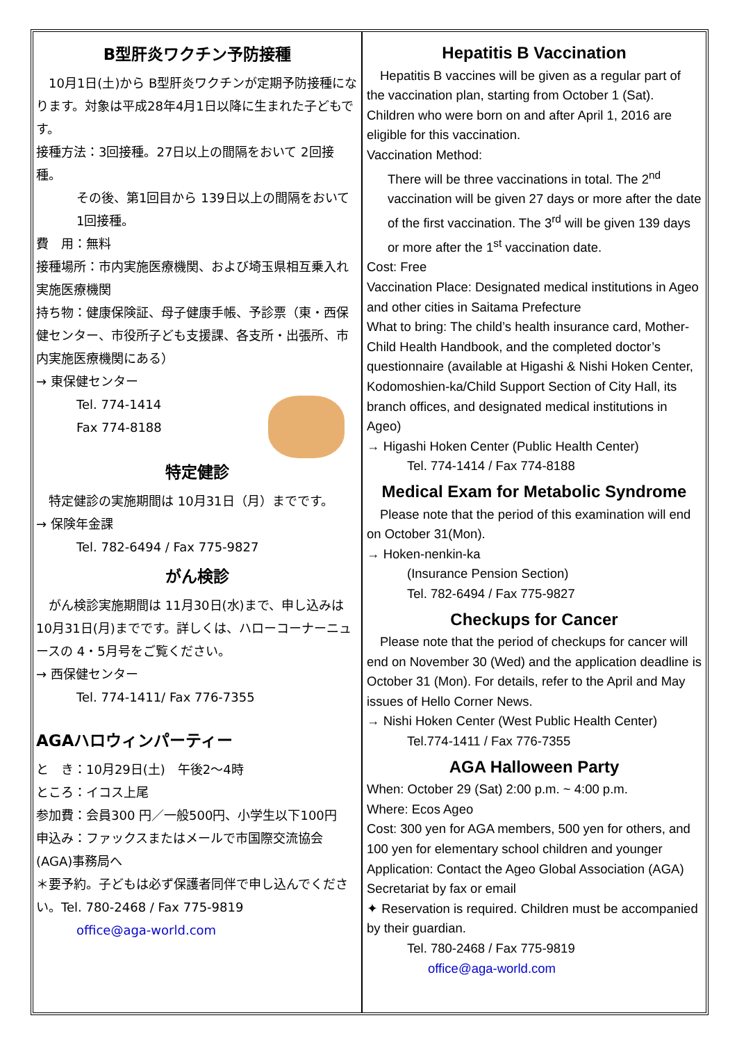B型肝炎ワクチン予防接種
　10月1日(土)から B型肝炎ワクチンが定期予防接種になります。対象は平成28年4月1日以降に生まれた子どもです。
接種方法：3回接種。27日以上の間隔をおいて 2回接種。
その後、第1回目から 139日以上の間隔をおいて 1回接種。
費　用：無料
接種場所：市内実施医療機関、および埼玉県相互乗入れ実施医療機関
持ち物：健康保険証、母子健康手帳、予診票（東・西保健センター、市役所子ども支援課、各支所・出張所、市内実施医療機関にある）
→ 東保健センター
Tel. 774-1414
Fax 774-8188
特定健診
　特定健診の実施期間は 10月31日（月）までです。
→ 保険年金課
Tel. 782-6494 / Fax 775-9827
がん検診
　がん検診実施期間は 11月30日(水)まで、申し込みは10月31日(月)までです。詳しくは、ハローコーナーニュースの 4・5月号をご覧ください。
→ 西保健センター
Tel. 774-1411/ Fax 776-7355
AGAハロウィンパーティー
と　き：10月29日(土)　午後2～4時
ところ：イコス上尾
参加費：会員300 円／一般500円、小学生以下100円
申込み：ファックスまたはメールで市国際交流協会(AGA)事務局へ
＊要予約。子どもは必ず保護者同伴で申し込んでください。Tel. 780-2468 / Fax 775-9819
office@aga-world.com
Hepatitis B Vaccination
　Hepatitis B vaccines will be given as a regular part of the vaccination plan, starting from October 1 (Sat). Children who were born on and after April 1, 2016 are eligible for this vaccination.
Vaccination Method:
There will be three vaccinations in total. The 2<sup>nd</sup> vaccination will be given 27 days or more after the date of the first vaccination. The 3<sup>rd</sup> will be given 139 days or more after the 1<sup>st</sup> vaccination date.
Cost: Free
Vaccination Place: Designated medical institutions in Ageo and other cities in Saitama Prefecture
What to bring: The child’s health insurance card, Mother-Child Health Handbook, and the completed doctor’s questionnaire (available at Higashi & Nishi Hoken Center, Kodomoshien-ka/Child Support Section of City Hall, its branch offices, and designated medical institutions in Ageo)
→ Higashi Hoken Center (Public Health Center)
Tel. 774-1414 / Fax 774-8188
Medical Exam for Metabolic Syndrome
　Please note that the period of this examination will end on October 31(Mon).
→ Hoken-nenkin-ka
(Insurance Pension Section)
Tel. 782-6494 / Fax 775-9827
Checkups for Cancer
　Please note that the period of checkups for cancer will end on November 30 (Wed) and the application deadline is October 31 (Mon). For details, refer to the April and May issues of Hello Corner News.
→ Nishi Hoken Center (West Public Health Center)
Tel.774-1411 / Fax 776-7355
AGA Halloween Party
When: October 29 (Sat) 2:00 p.m. ~ 4:00 p.m.
Where: Ecos Ageo
Cost: 300 yen for AGA members, 500 yen for others, and 100 yen for elementary school children and younger
Application: Contact the Ageo Global Association (AGA) Secretariat by fax or email
✦ Reservation is required. Children must be accompanied by their guardian.
Tel. 780-2468 / Fax 775-9819
office@aga-world.com